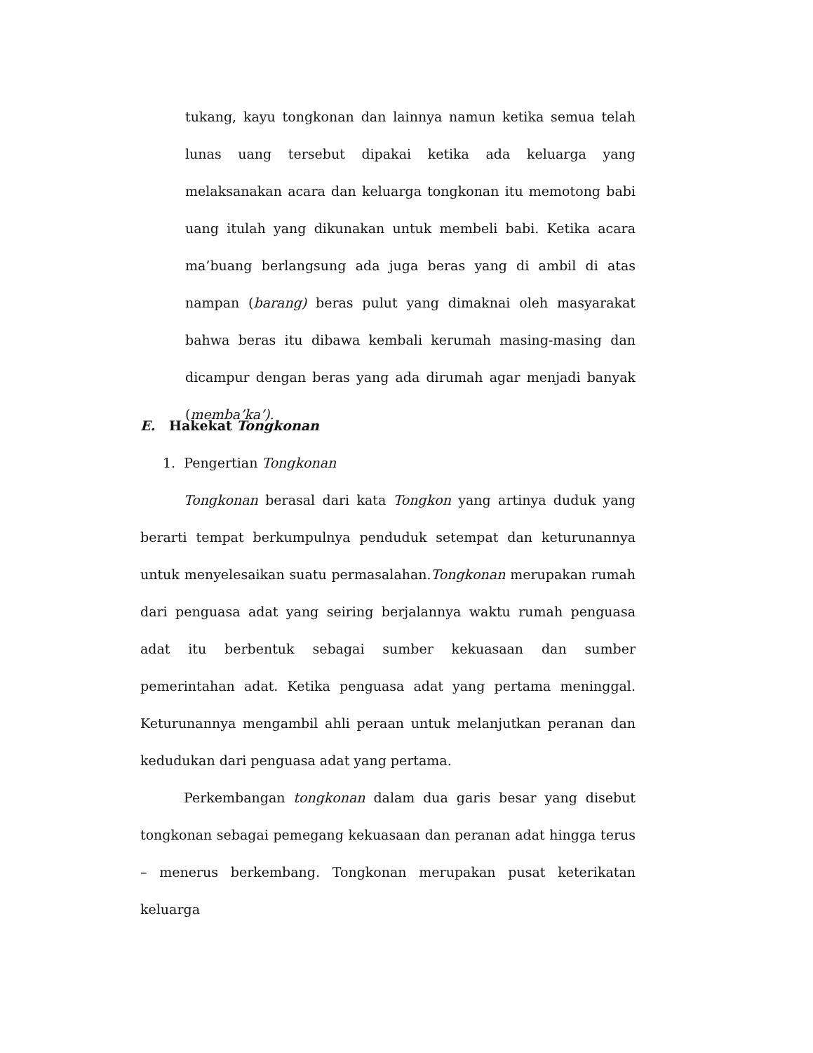tukang, kayu tongkonan dan lainnya namun ketika semua telah lunas uang tersebut dipakai ketika ada keluarga yang melaksanakan acara dan keluarga tongkonan itu memotong babi uang itulah yang dikunakan untuk membeli babi. Ketika acara ma’buang berlangsung ada juga beras yang di ambil di atas nampan (barang) beras pulut yang dimaknai oleh masyarakat bahwa beras itu dibawa kembali kerumah masing-masing dan dicampur dengan beras yang ada dirumah agar menjadi banyak (memba’ka’).
E. Hakekat Tongkonan
1. Pengertian Tongkonan
Tongkonan berasal dari kata Tongkon yang artinya duduk yang berarti tempat berkumpulnya penduduk setempat dan keturunannya untuk menyelesaikan suatu permasalahan.Tongkonan merupakan rumah dari penguasa adat yang seiring berjalannya waktu rumah penguasa adat itu berbentuk sebagai sumber kekuasaan dan sumber pemerintahan adat. Ketika penguasa adat yang pertama meninggal. Keturunannya mengambil ahli peraan untuk melanjutkan peranan dan kedudukan dari penguasa adat yang pertama.
Perkembangan tongkonan dalam dua garis besar yang disebut tongkonan sebagai pemegang kekuasaan dan peranan adat hingga terus – menerus berkembang. Tongkonan merupakan pusat keterikatan keluarga